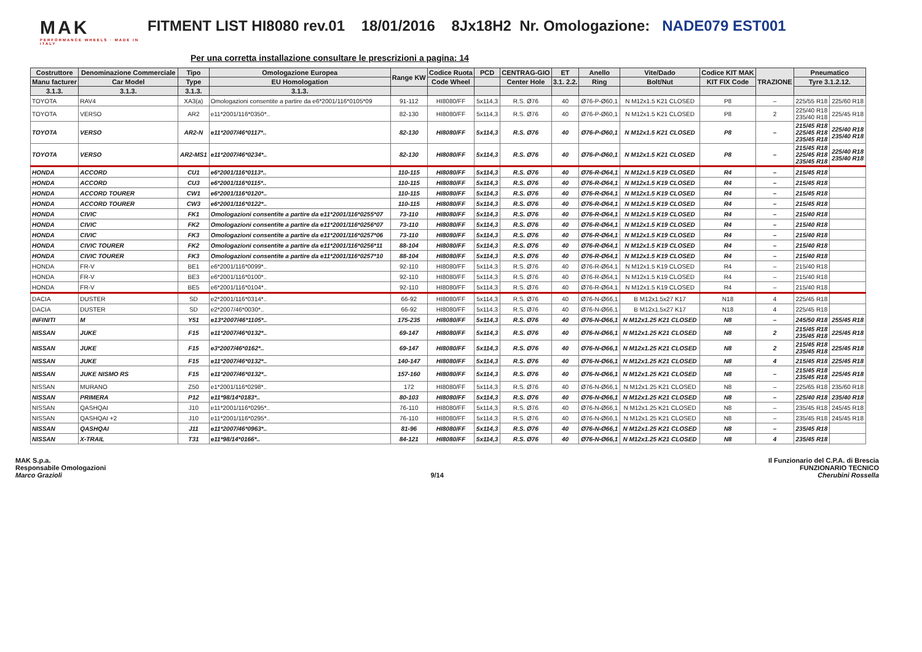MAK
PERFORMANCE WHEELS · MADE IN ITALY
FITMENT LIST HI8080 rev.01 18/01/2016 8Jx18H2 Nr. Omologazione: NADE079 EST001
Per una corretta installazione consultare le prescrizioni a pagina: 14
| Costruttore | Denominazione Commerciale | Tipo | Omologazione Europea | Range KW | Codice Ruota | PCD | CENTRAG-GIO | ET | Anello | Vite/Dado | Codice KIT MAK | TRAZIONE | Pneumatico | |
| --- | --- | --- | --- | --- | --- | --- | --- | --- | --- | --- | --- | --- | --- | --- |
| Manu facturer | Car Model | Type | EU Homologation | | Code Wheel | | Center Hole | 3.1. 2.2. | Ring | Bolt/Nut | KIT FIX Code | | Tyre 3.1.2.12. | |
| 3.1.3. | 3.1.3. | 3.1.3. | 3.1.3. | | | | | | | | | | | |
| TOYOTA | RAV4 | XA3(a) | Omologazioni consentite a partire da e6*2001/116*0105*09 | 91-112 | HI8080/FF | 5x114,3 | R.S. Ø76 | 40 | Ø76-P-Ø60,1 | N M12x1.5 K21 CLOSED | P8 | – | 225/55 R18 | 225/60 R18 |
| TOYOTA | VERSO | AR2 | e11*2001/116*0350*.. | 82-130 | HI8080/FF | 5x114,3 | R.S. Ø76 | 40 | Ø76-P-Ø60,1 | N M12x1.5 K21 CLOSED | P8 | 2 | 225/40 R18 235/40 R18 | 225/45 R18 |
| TOYOTA | VERSO | AR2-N | e11*2007/46*0117*.. | 82-130 | HI8080/FF | 5x114,3 | R.S. Ø76 | 40 | Ø76-P-Ø60,1 | N M12x1.5 K21 CLOSED | P8 | – | 215/45 R18 225/45 R18 235/45 R18 | 225/40 R18 235/40 R18 |
| TOYOTA | VERSO | AR2-MS1 | e11*2007/46*0234*.. | 82-130 | HI8080/FF | 5x114,3 | R.S. Ø76 | 40 | Ø76-P-Ø60,1 | N M12x1.5 K21 CLOSED | P8 | – | 215/45 R18 225/45 R18 235/45 R18 | 225/40 R18 235/40 R18 |
| HONDA | ACCORD | CU1 | e6*2001/116*0113*.. | 110-115 | HI8080/FF | 5x114,3 | R.S. Ø76 | 40 | Ø76-R-Ø64,1 | N M12x1.5 K19 CLOSED | R4 | – | 215/45 R18 | |
| HONDA | ACCORD | CU3 | e6*2001/116*0115*.. | 110-115 | HI8080/FF | 5x114,3 | R.S. Ø76 | 40 | Ø76-R-Ø64,1 | N M12x1.5 K19 CLOSED | R4 | – | 215/45 R18 | |
| HONDA | ACCORD TOURER | CW1 | e6*2001/116*0120*.. | 110-115 | HI8080/FF | 5x114,3 | R.S. Ø76 | 40 | Ø76-R-Ø64,1 | N M12x1.5 K19 CLOSED | R4 | – | 215/45 R18 | |
| HONDA | ACCORD TOURER | CW3 | e6*2001/116*0122*.. | 110-115 | HI8080/FF | 5x114,3 | R.S. Ø76 | 40 | Ø76-R-Ø64,1 | N M12x1.5 K19 CLOSED | R4 | – | 215/45 R18 | |
| HONDA | CIVIC | FK1 | Omologazioni consentite a partire da e11*2001/116*0255*07 | 73-110 | HI8080/FF | 5x114,3 | R.S. Ø76 | 40 | Ø76-R-Ø64,1 | N M12x1.5 K19 CLOSED | R4 | – | 215/40 R18 | |
| HONDA | CIVIC | FK2 | Omologazioni consentite a partire da e11*2001/116*0256*07 | 73-110 | HI8080/FF | 5x114,3 | R.S. Ø76 | 40 | Ø76-R-Ø64,1 | N M12x1.5 K19 CLOSED | R4 | – | 215/40 R18 | |
| HONDA | CIVIC | FK3 | Omologazioni consentite a partire da e11*2001/116*0257*06 | 73-110 | HI8080/FF | 5x114,3 | R.S. Ø76 | 40 | Ø76-R-Ø64,1 | N M12x1.5 K19 CLOSED | R4 | – | 215/40 R18 | |
| HONDA | CIVIC TOURER | FK2 | Omologazioni consentite a partire da e11*2001/116*0256*11 | 88-104 | HI8080/FF | 5x114,3 | R.S. Ø76 | 40 | Ø76-R-Ø64,1 | N M12x1.5 K19 CLOSED | R4 | – | 215/40 R18 | |
| HONDA | CIVIC TOURER | FK3 | Omologazioni consentite a partire da e11*2001/116*0257*10 | 88-104 | HI8080/FF | 5x114,3 | R.S. Ø76 | 40 | Ø76-R-Ø64,1 | N M12x1.5 K19 CLOSED | R4 | – | 215/40 R18 | |
| HONDA | FR-V | BE1 | e6*2001/116*0099*.. | 92-110 | HI8080/FF | 5x114,3 | R.S. Ø76 | 40 | Ø76-R-Ø64,1 | N M12x1.5 K19 CLOSED | R4 | – | 215/40 R18 | |
| HONDA | FR-V | BE3 | e6*2001/116*0100*.. | 92-110 | HI8080/FF | 5x114,3 | R.S. Ø76 | 40 | Ø76-R-Ø64,1 | N M12x1.5 K19 CLOSED | R4 | – | 215/40 R18 | |
| HONDA | FR-V | BE5 | e6*2001/116*0104*.. | 92-110 | HI8080/FF | 5x114,3 | R.S. Ø76 | 40 | Ø76-R-Ø64,1 | N M12x1.5 K19 CLOSED | R4 | – | 215/40 R18 | |
| DACIA | DUSTER | SD | e2*2001/116*0314*.. | 66-92 | HI8080/FF | 5x114,3 | R.S. Ø76 | 40 | Ø76-N-Ø66,1 | B M12x1.5x27 K17 | N18 | 4 | 225/45 R18 | |
| DACIA | DUSTER | SD | e2*2007/46*0030*.. | 66-92 | HI8080/FF | 5x114,3 | R.S. Ø76 | 40 | Ø76-N-Ø66,1 | B M12x1.5x27 K17 | N18 | 4 | 225/45 R18 | |
| INFINITI | M | Y51 | e13*2007/46*1105*.. | 175-235 | HI8080/FF | 5x114,3 | R.S. Ø76 | 40 | Ø76-N-Ø66,1 | N M12x1.25 K21 CLOSED | N8 | – | 245/50 R18 | 255/45 R18 |
| NISSAN | JUKE | F15 | e11*2007/46*0132*.. | 69-147 | HI8080/FF | 5x114,3 | R.S. Ø76 | 40 | Ø76-N-Ø66,1 | N M12x1.25 K21 CLOSED | N8 | 2 | 215/45 R18 235/45 R18 | 225/45 R18 |
| NISSAN | JUKE | F15 | e3*2007/46*0162*.. | 69-147 | HI8080/FF | 5x114,3 | R.S. Ø76 | 40 | Ø76-N-Ø66,1 | N M12x1.25 K21 CLOSED | N8 | 2 | 215/45 R18 235/45 R18 | 225/45 R18 |
| NISSAN | JUKE | F15 | e11*2007/46*0132*.. | 140-147 | HI8080/FF | 5x114,3 | R.S. Ø76 | 40 | Ø76-N-Ø66,1 | N M12x1.25 K21 CLOSED | N8 | 4 | 215/45 R18 | 225/45 R18 |
| NISSAN | JUKE NISMO RS | F15 | e11*2007/46*0132*.. | 157-160 | HI8080/FF | 5x114,3 | R.S. Ø76 | 40 | Ø76-N-Ø66,1 | N M12x1.25 K21 CLOSED | N8 | – | 215/45 R18 235/45 R18 | 225/45 R18 |
| NISSAN | MURANO | Z50 | e1*2001/116*0298*.. | 172 | HI8080/FF | 5x114,3 | R.S. Ø76 | 40 | Ø76-N-Ø66,1 | N M12x1.25 K21 CLOSED | N8 | – | 225/65 R18 | 235/60 R18 |
| NISSAN | PRIMERA | P12 | e11*98/14*0183*.. | 80-103 | HI8080/FF | 5x114,3 | R.S. Ø76 | 40 | Ø76-N-Ø66,1 | N M12x1.25 K21 CLOSED | N8 | – | 225/40 R18 | 235/40 R18 |
| NISSAN | QASHQAI | J10 | e11*2001/116*0295*.. | 76-110 | HI8080/FF | 5x114,3 | R.S. Ø76 | 40 | Ø76-N-Ø66,1 | N M12x1.25 K21 CLOSED | N8 | – | 235/45 R18 | 245/45 R18 |
| NISSAN | QASHQAI +2 | J10 | e11*2001/116*0295*.. | 76-110 | HI8080/FF | 5x114,3 | R.S. Ø76 | 40 | Ø76-N-Ø66,1 | N M12x1.25 K21 CLOSED | N8 | – | 235/45 R18 | 245/45 R18 |
| NISSAN | QASHQAI | J11 | e11*2007/46*0963*.. | 81-96 | HI8080/FF | 5x114,3 | R.S. Ø76 | 40 | Ø76-N-Ø66,1 | N M12x1.25 K21 CLOSED | N8 | – | 235/45 R18 | |
| NISSAN | X-TRAIL | T31 | e11*98/14*0166*.. | 84-121 | HI8080/FF | 5x114,3 | R.S. Ø76 | 40 | Ø76-N-Ø66,1 | N M12x1.25 K21 CLOSED | N8 | 4 | 235/45 R18 | |
MAK S.p.a.
Responsabile Omologazioni
Marco Grazioli
9/14 Il Funzionario del C.P.A. di Brescia
FUNZIONARIO TECNICO
Cherubini Rossella